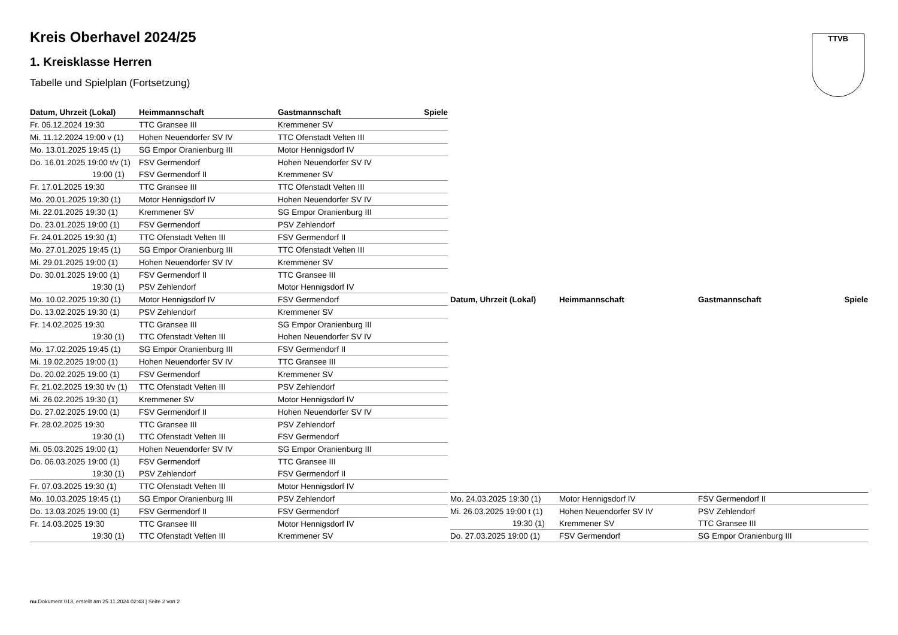Kreis Oberhavel 2024/25
1. Kreisklasse Herren
Tabelle und Spielplan (Fortsetzung)
TTVB
| Datum, Uhrzeit (Lokal) | Heimmannschaft | Gastmannschaft | Spiele |
| --- | --- | --- | --- |
| Fr. 06.12.2024 19:30 | TTC Gransee III | Kremmener SV | |
| Mi. 11.12.2024 19:00 v (1) | Hohen Neuendorfer SV IV | TTC Ofenstadt Velten III | |
| Mo. 13.01.2025 19:45 (1) | SG Empor Oranienburg III | Motor Hennigsdorf IV | |
| Do. 16.01.2025 19:00 t/v (1) | FSV Germendorf | Hohen Neuendorfer SV IV | |
| 19:00 (1) | FSV Germendorf II | Kremmener SV | |
| Fr. 17.01.2025 19:30 | TTC Gransee III | TTC Ofenstadt Velten III | |
| Mo. 20.01.2025 19:30 (1) | Motor Hennigsdorf IV | Hohen Neuendorfer SV IV | |
| Mi. 22.01.2025 19:30 (1) | Kremmener SV | SG Empor Oranienburg III | |
| Do. 23.01.2025 19:00 (1) | FSV Germendorf | PSV Zehlendorf | |
| Fr. 24.01.2025 19:30 (1) | TTC Ofenstadt Velten III | FSV Germendorf II | |
| Mo. 27.01.2025 19:45 (1) | SG Empor Oranienburg III | TTC Ofenstadt Velten III | |
| Mi. 29.01.2025 19:00 (1) | Hohen Neuendorfer SV IV | Kremmener SV | |
| Do. 30.01.2025 19:00 (1) | FSV Germendorf II | TTC Gransee III | |
| 19:30 (1) | PSV Zehlendorf | Motor Hennigsdorf IV | |
| Mo. 10.02.2025 19:30 (1) | Motor Hennigsdorf IV | FSV Germendorf | |
| Do. 13.02.2025 19:30 (1) | PSV Zehlendorf | Kremmener SV | |
| Fr. 14.02.2025 19:30 | TTC Gransee III | SG Empor Oranienburg III | |
| 19:30 (1) | TTC Ofenstadt Velten III | Hohen Neuendorfer SV IV | |
| Mo. 17.02.2025 19:45 (1) | SG Empor Oranienburg III | FSV Germendorf II | |
| Mi. 19.02.2025 19:00 (1) | Hohen Neuendorfer SV IV | TTC Gransee III | |
| Do. 20.02.2025 19:00 (1) | FSV Germendorf | Kremmener SV | |
| Fr. 21.02.2025 19:30 t/v (1) | TTC Ofenstadt Velten III | PSV Zehlendorf | |
| Mi. 26.02.2025 19:30 (1) | Kremmener SV | Motor Hennigsdorf IV | |
| Do. 27.02.2025 19:00 (1) | FSV Germendorf II | Hohen Neuendorfer SV IV | |
| Fr. 28.02.2025 19:30 | TTC Gransee III | PSV Zehlendorf | |
| 19:30 (1) | TTC Ofenstadt Velten III | FSV Germendorf | |
| Mi. 05.03.2025 19:00 (1) | Hohen Neuendorfer SV IV | SG Empor Oranienburg III | |
| Do. 06.03.2025 19:00 (1) | FSV Germendorf | TTC Gransee III | |
| 19:30 (1) | PSV Zehlendorf | FSV Germendorf II | |
| Fr. 07.03.2025 19:30 (1) | TTC Ofenstadt Velten III | Motor Hennigsdorf IV | |
| Mo. 10.03.2025 19:45 (1) | SG Empor Oranienburg III | PSV Zehlendorf | |
| Do. 13.03.2025 19:00 (1) | FSV Germendorf II | FSV Germendorf | |
| Fr. 14.03.2025 19:30 | TTC Gransee III | Motor Hennigsdorf IV | |
| 19:30 (1) | TTC Ofenstadt Velten III | Kremmener SV | |
| Datum, Uhrzeit (Lokal) | Heimmannschaft | Gastmannschaft | Spiele |
| --- | --- | --- | --- |
| Mo. 24.03.2025 19:30 (1) | Motor Hennigsdorf IV | FSV Germendorf II | |
| Mi. 26.03.2025 19:00 t (1) | Hohen Neuendorfer SV IV | PSV Zehlendorf | |
| 19:30 (1) | Kremmener SV | TTC Gransee III | |
| Do. 27.03.2025 19:00 (1) | FSV Germendorf | SG Empor Oranienburg III | |
nu.Dokument 013, erstellt am 25.11.2024 02:43 | Seite 2 von 2